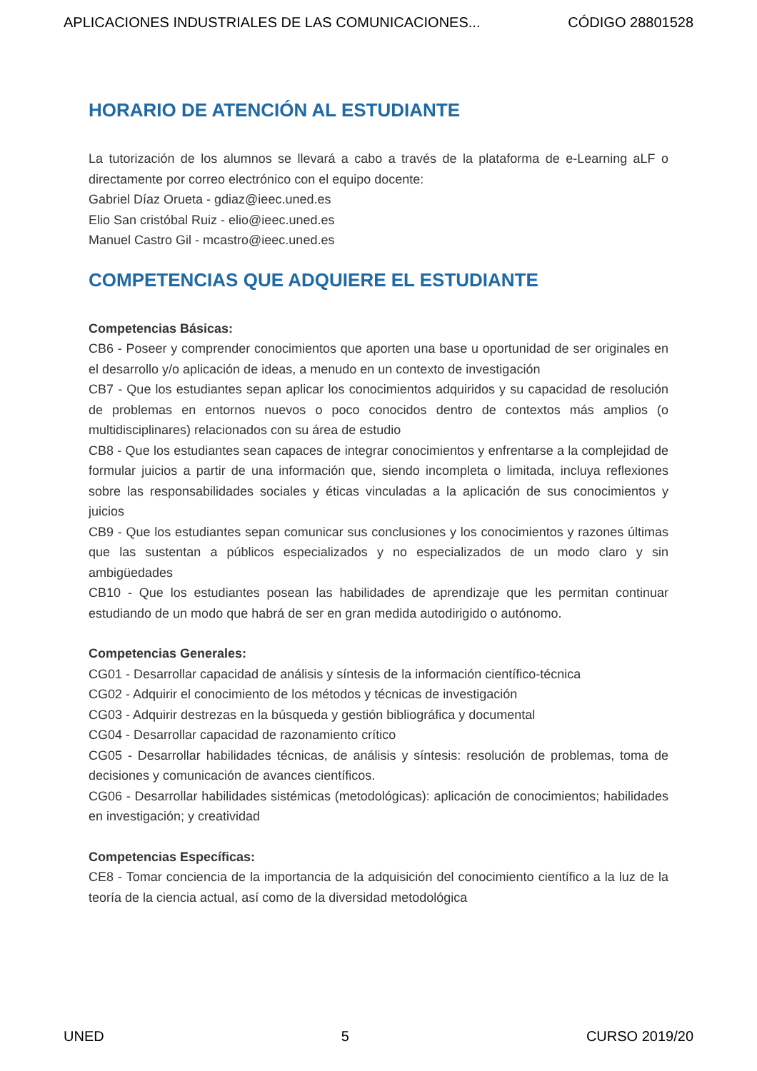APLICACIONES INDUSTRIALES DE LAS COMUNICACIONES... CÓDIGO 28801528
HORARIO DE ATENCIÓN AL ESTUDIANTE
La tutorización de los alumnos se llevará a cabo a través de la plataforma de e-Learning aLF o directamente por correo electrónico con el equipo docente:
Gabriel Díaz Orueta - gdiaz@ieec.uned.es
Elio San cristóbal Ruiz - elio@ieec.uned.es
Manuel Castro Gil - mcastro@ieec.uned.es
COMPETENCIAS QUE ADQUIERE EL ESTUDIANTE
Competencias Básicas:
CB6 - Poseer y comprender conocimientos que aporten una base u oportunidad de ser originales en el desarrollo y/o aplicación de ideas, a menudo en un contexto de investigación
CB7 - Que los estudiantes sepan aplicar los conocimientos adquiridos y su capacidad de resolución de problemas en entornos nuevos o poco conocidos dentro de contextos más amplios (o multidisciplinares) relacionados con su área de estudio
CB8 - Que los estudiantes sean capaces de integrar conocimientos y enfrentarse a la complejidad de formular juicios a partir de una información que, siendo incompleta o limitada, incluya reflexiones sobre las responsabilidades sociales y éticas vinculadas a la aplicación de sus conocimientos y juicios
CB9 - Que los estudiantes sepan comunicar sus conclusiones y los conocimientos y razones últimas que las sustentan a públicos especializados y no especializados de un modo claro y sin ambigüedades
CB10 - Que los estudiantes posean las habilidades de aprendizaje que les permitan continuar estudiando de un modo que habrá de ser en gran medida autodirigido o autónomo.
Competencias Generales:
CG01 - Desarrollar capacidad de análisis y síntesis de la información científico-técnica
CG02 - Adquirir el conocimiento de los métodos y técnicas de investigación
CG03 - Adquirir destrezas en la búsqueda y gestión bibliográfica y documental
CG04 - Desarrollar capacidad de razonamiento crítico
CG05 - Desarrollar habilidades técnicas, de análisis y síntesis: resolución de problemas, toma de decisiones y comunicación de avances científicos.
CG06 - Desarrollar habilidades sistémicas (metodológicas): aplicación de conocimientos; habilidades en investigación; y creatividad
Competencias Específicas:
CE8 - Tomar conciencia de la importancia de la adquisición del conocimiento científico a la luz de la teoría de la ciencia actual, así como de la diversidad metodológica
UNED 5 CURSO 2019/20